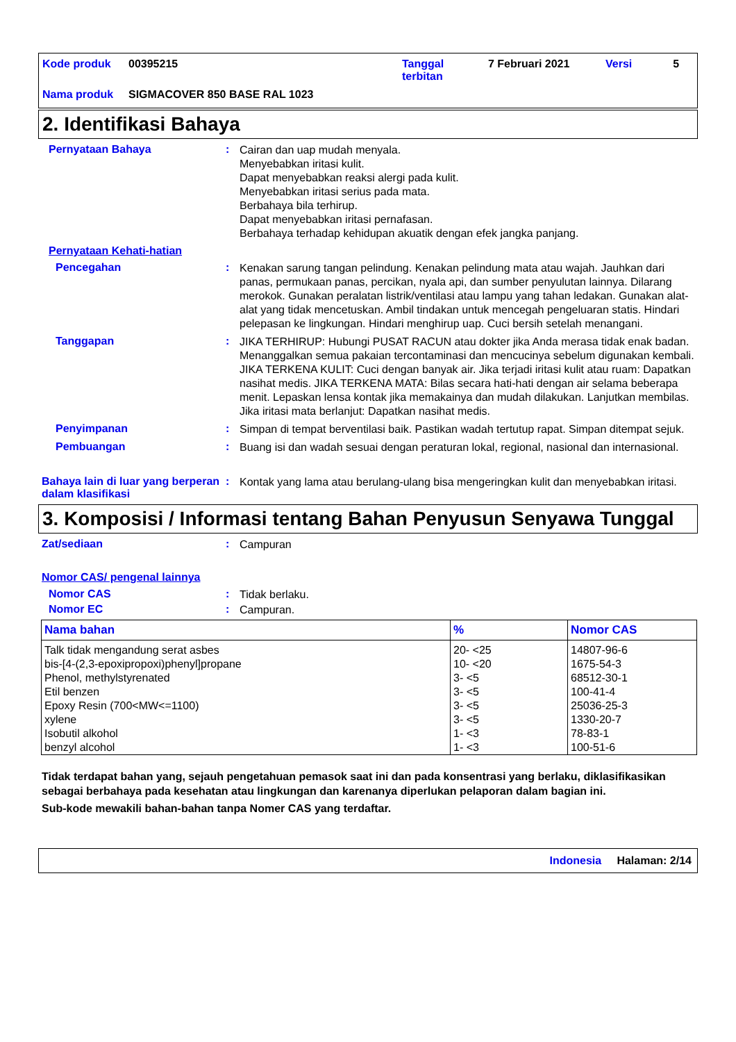| Kode produk | 00395215 | Tanggal terbitan | 7 Februari 2021 | Versi | 5 |
| Nama produk | SIGMACOVER 850 BASE RAL 1023 | | | | |
2. Identifikasi Bahaya
Pernyataan Bahaya :
Cairan dan uap mudah menyala.
Menyebabkan iritasi kulit.
Dapat menyebabkan reaksi alergi pada kulit.
Menyebabkan iritasi serius pada mata.
Berbahaya bila terhirup.
Dapat menyebabkan iritasi pernafasan.
Berbahaya terhadap kehidupan akuatik dengan efek jangka panjang.
Pernyataan Kehati-hatian
Pencegahan :
Kenakan sarung tangan pelindung. Kenakan pelindung mata atau wajah. Jauhkan dari panas, permukaan panas, percikan, nyala api, dan sumber penyulutan lainnya. Dilarang merokok. Gunakan peralatan listrik/ventilasi atau lampu yang tahan ledakan. Gunakan alat-alat yang tidak mencetuskan. Ambil tindakan untuk mencegah pengeluaran statis. Hindari pelepasan ke lingkungan. Hindari menghirup uap. Cuci bersih setelah menangani.
Tanggapan :
JIKA TERHIRUP: Hubungi PUSAT RACUN atau dokter jika Anda merasa tidak enak badan. Menanggalkan semua pakaian tercontaminasi dan mencucinya sebelum digunakan kembali. JIKA TERKENA KULIT: Cuci dengan banyak air. Jika terjadi iritasi kulit atau ruam: Dapatkan nasihat medis. JIKA TERKENA MATA: Bilas secara hati-hati dengan air selama beberapa menit. Lepaskan lensa kontak jika memakainya dan mudah dilakukan. Lanjutkan membilas. Jika iritasi mata berlanjut: Dapatkan nasihat medis.
Penyimpanan :
Simpan di tempat berventilasi baik. Pastikan wadah tertutup rapat. Simpan ditempat sejuk.
Pembuangan :
Buang isi dan wadah sesuai dengan peraturan lokal, regional, nasional dan internasional.
Bahaya lain di luar yang berperan dalam klasifikasi
:
Kontak yang lama atau berulang-ulang bisa mengeringkan kulit dan menyebabkan iritasi.
3. Komposisi / Informasi tentang Bahan Penyusun Senyawa Tunggal
Zat/sediaan :
Campuran
Nomor CAS/ pengenal lainnya
Nomor CAS :
Tidak berlaku.
Nomor EC :
Campuran.
| Nama bahan | % | Nomor CAS |
| --- | --- | --- |
| Talk tidak mengandung serat asbes | 20- <25 | 14807-96-6 |
| bis-[4-(2,3-epoxipropoxi)phenyl]propane | 10- <20 | 1675-54-3 |
| Phenol, methylstyrenated | 3- <5 | 68512-30-1 |
| Etil benzen | 3- <5 | 100-41-4 |
| Epoxy Resin (700<MW<=1100) | 3- <5 | 25036-25-3 |
| xylene | 3- <5 | 1330-20-7 |
| Isobutil alkohol | 1- <3 | 78-83-1 |
| benzyl alcohol | 1- <3 | 100-51-6 |
Tidak terdapat bahan yang, sejauh pengetahuan pemasok saat ini dan pada konsentrasi yang berlaku, diklasifikasikan sebagai berbahaya pada kesehatan atau lingkungan dan karenanya diperlukan pelaporan dalam bagian ini.
Sub-kode mewakili bahan-bahan tanpa Nomer CAS yang terdaftar.
Indonesia Halaman: 2/14